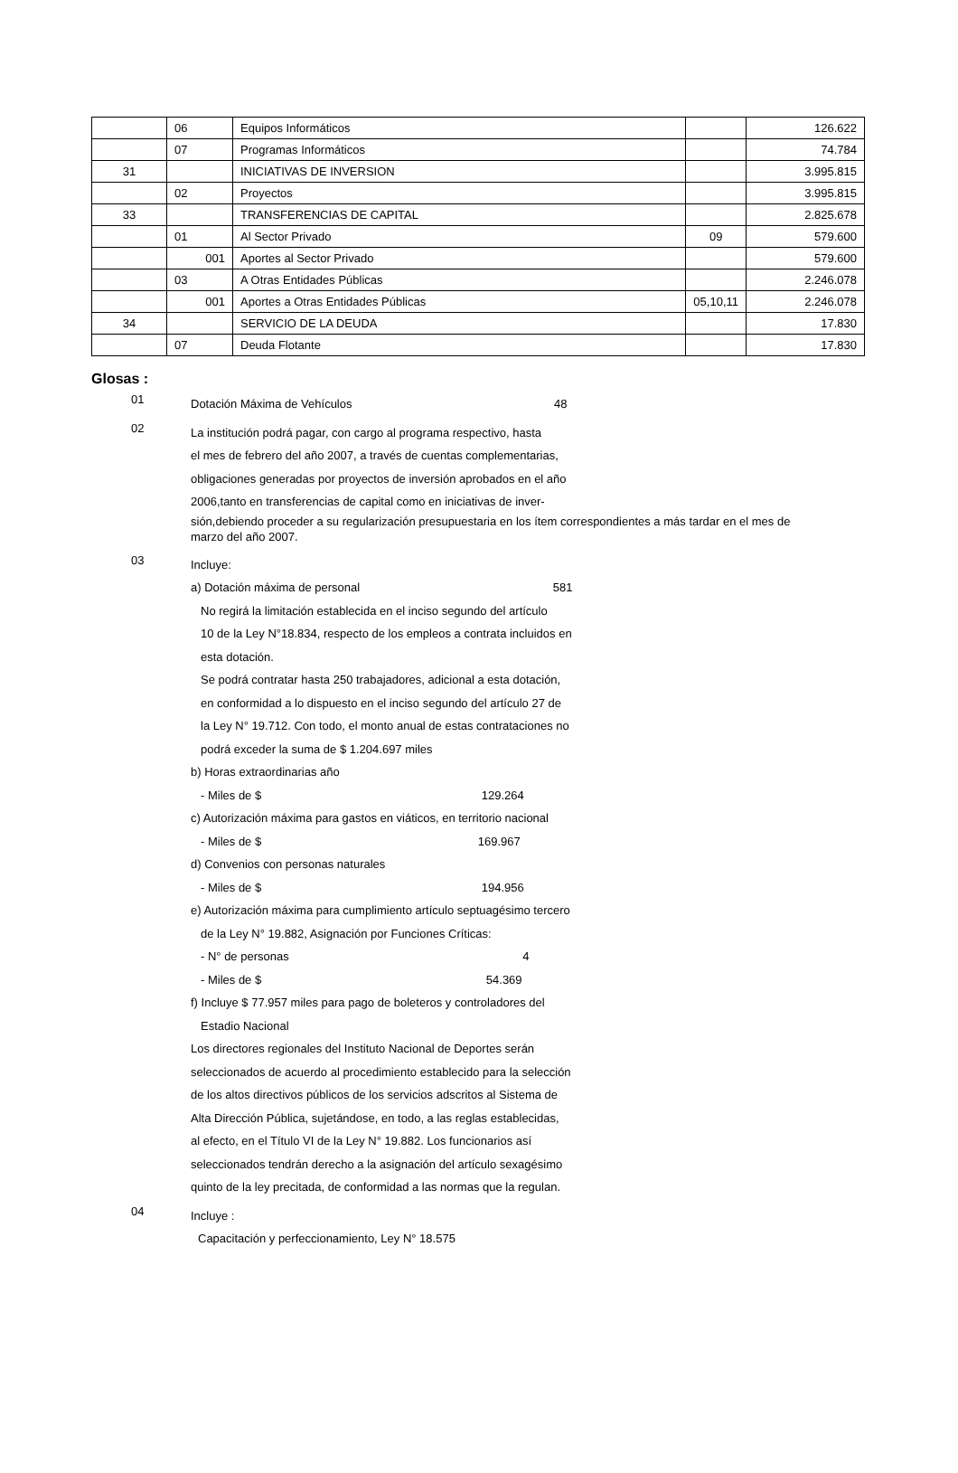| | 06 | Equipos Informáticos | | 126.622 |
| | 07 | Programas Informáticos | | 74.784 |
| 31 | | INICIATIVAS DE INVERSION | | 3.995.815 |
| | 02 | Proyectos | | 3.995.815 |
| 33 | | TRANSFERENCIAS DE CAPITAL | | 2.825.678 |
| | 01 | Al Sector Privado | 09 | 579.600 |
| | 001 | Aportes al Sector Privado | | 579.600 |
| | 03 | A Otras Entidades Públicas | | 2.246.078 |
| | 001 | Aportes a Otras Entidades Públicas | 05,10,11 | 2.246.078 |
| 34 | | SERVICIO DE LA DEUDA | | 17.830 |
| | 07 | Deuda Flotante | | 17.830 |
Glosas :
01
Dotación Máxima de Vehículos 48
02
La institución podrá pagar, con cargo al programa respectivo, hasta
el mes de febrero del año 2007, a través de cuentas complementarias,
obligaciones generadas por proyectos de inversión aprobados en el año
2006,tanto en transferencias de capital como en iniciativas de inver-
sión,debiendo proceder a su regularización presupuestaria en los ítem correspondientes a más tardar en el mes de marzo del año 2007.
03
Incluye:
a) Dotación máxima de personal 581
No regirá la limitación establecida en el inciso segundo del artículo
10 de la Ley N°18.834, respecto de los empleos a contrata incluidos en
esta dotación.
Se podrá contratar hasta 250 trabajadores, adicional a esta dotación,
en conformidad a lo dispuesto en el inciso segundo del artículo 27 de
la Ley N° 19.712. Con todo, el monto anual de estas contrataciones no
podrá exceder la suma de $ 1.204.697 miles
b) Horas extraordinarias año
- Miles de $ 129.264
c) Autorización máxima para gastos en viáticos, en territorio nacional
- Miles de $ 169.967
d) Convenios con personas naturales
- Miles de $ 194.956
e) Autorización máxima para cumplimiento artículo septuagésimo tercero
de la Ley N° 19.882, Asignación por Funciones Críticas:
- N° de personas 4
- Miles de $ 54.369
f) Incluye $ 77.957 miles para pago de boleteros y controladores del
Estadio Nacional
Los directores regionales del Instituto Nacional de Deportes serán
seleccionados de acuerdo al procedimiento establecido para la selección
de los altos directivos públicos de los servicios adscritos al Sistema de
Alta Dirección Pública, sujetándose, en todo, a las reglas establecidas,
al efecto, en el Título VI de la Ley N° 19.882. Los funcionarios así
seleccionados tendrán derecho a la asignación del artículo sexagésimo
quinto de la ley precitada, de conformidad a las normas que la regulan.
04
Incluye :
Capacitación y perfeccionamiento, Ley N° 18.575